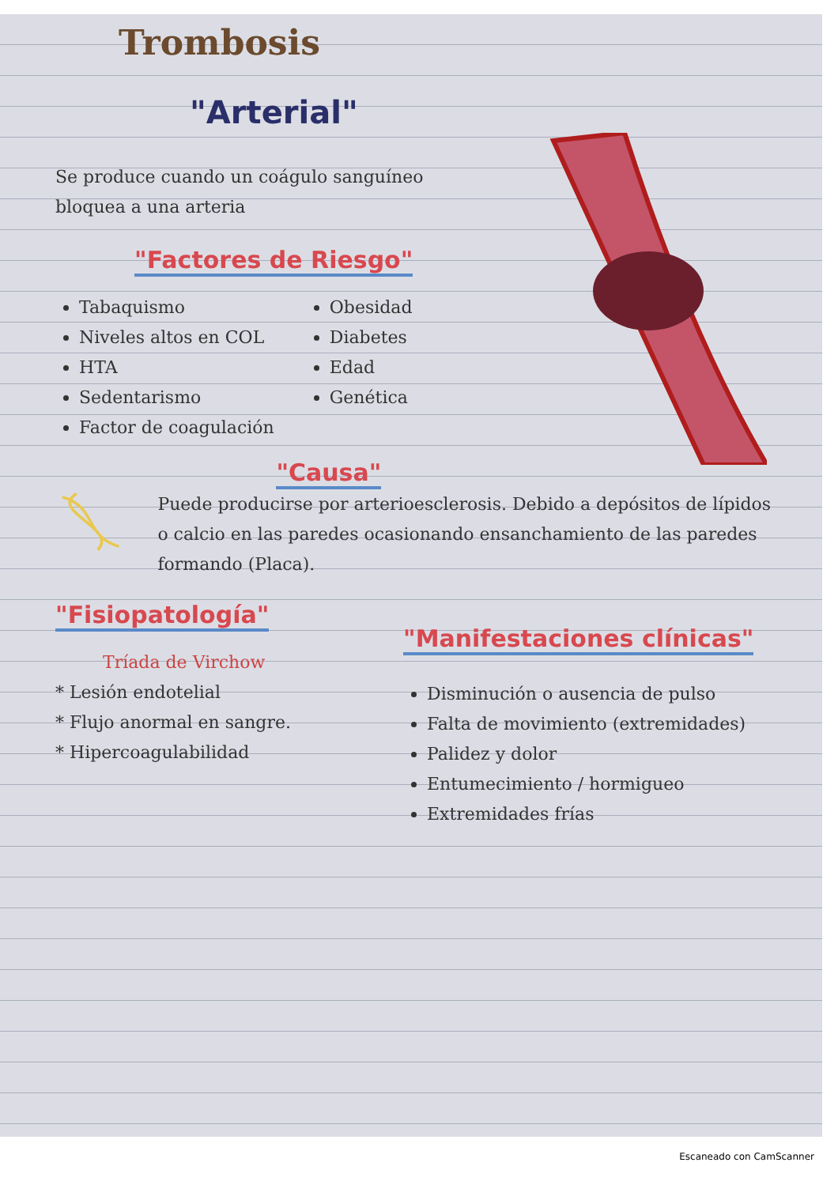Trombosis
"Arterial"
Se produce cuando un coágulo sanguíneo bloquea a una arteria
"Factores de Riesgo"
Tabaquismo
Niveles altos en COL
HTA
Sedentarismo
Factor de coagulación
Obesidad
Diabetes
Edad
Genética
"Causa"
Puede producirse por arterioesclerosis. Debido a depósitos de lípidos o calcio en las paredes ocasionando ensanchamiento de las paredes formando (Placa).
"Fisiopatología"
Tríada de Virchow
* Lesión endotelial
* Flujo anormal en sangre.
* Hipercoagulabilidad
"Manifestaciones clínicas"
Disminución o ausencia de pulso
Falta de movimiento (extremidades)
Palidez y dolor
Entumecimiento / hormigueo
Extremidades frías
Escaneado con CamScanner